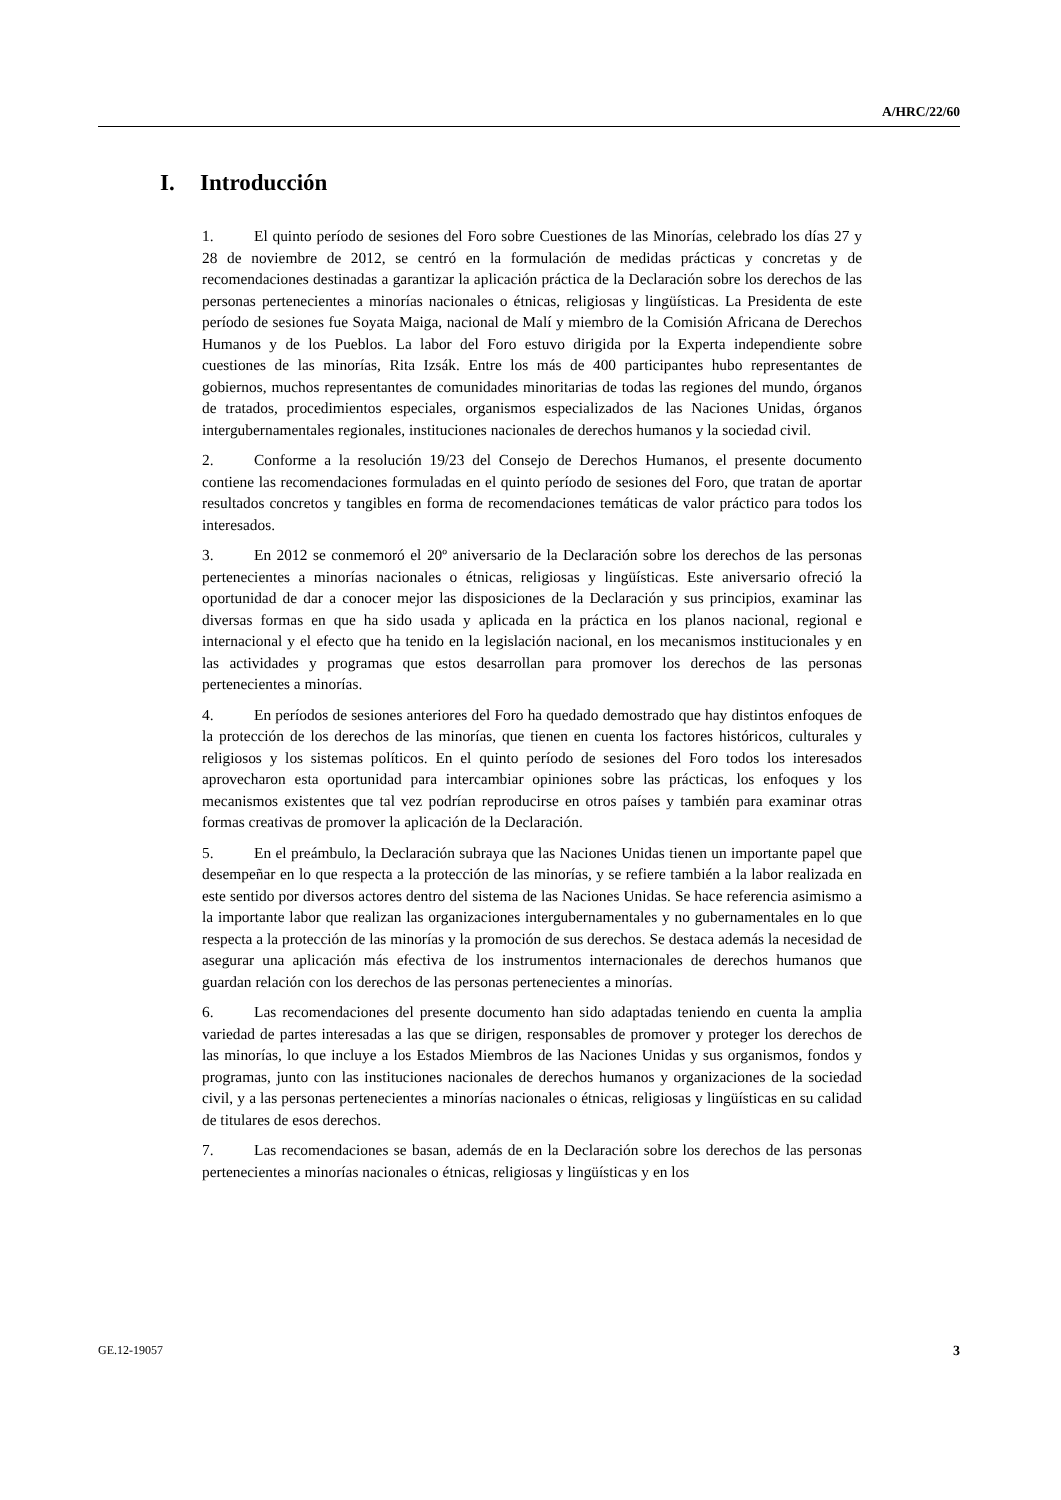A/HRC/22/60
I. Introducción
1. El quinto período de sesiones del Foro sobre Cuestiones de las Minorías, celebrado los días 27 y 28 de noviembre de 2012, se centró en la formulación de medidas prácticas y concretas y de recomendaciones destinadas a garantizar la aplicación práctica de la Declaración sobre los derechos de las personas pertenecientes a minorías nacionales o étnicas, religiosas y lingüísticas. La Presidenta de este período de sesiones fue Soyata Maiga, nacional de Malí y miembro de la Comisión Africana de Derechos Humanos y de los Pueblos. La labor del Foro estuvo dirigida por la Experta independiente sobre cuestiones de las minorías, Rita Izsák. Entre los más de 400 participantes hubo representantes de gobiernos, muchos representantes de comunidades minoritarias de todas las regiones del mundo, órganos de tratados, procedimientos especiales, organismos especializados de las Naciones Unidas, órganos intergubernamentales regionales, instituciones nacionales de derechos humanos y la sociedad civil.
2. Conforme a la resolución 19/23 del Consejo de Derechos Humanos, el presente documento contiene las recomendaciones formuladas en el quinto período de sesiones del Foro, que tratan de aportar resultados concretos y tangibles en forma de recomendaciones temáticas de valor práctico para todos los interesados.
3. En 2012 se conmemoró el 20º aniversario de la Declaración sobre los derechos de las personas pertenecientes a minorías nacionales o étnicas, religiosas y lingüísticas. Este aniversario ofreció la oportunidad de dar a conocer mejor las disposiciones de la Declaración y sus principios, examinar las diversas formas en que ha sido usada y aplicada en la práctica en los planos nacional, regional e internacional y el efecto que ha tenido en la legislación nacional, en los mecanismos institucionales y en las actividades y programas que estos desarrollan para promover los derechos de las personas pertenecientes a minorías.
4. En períodos de sesiones anteriores del Foro ha quedado demostrado que hay distintos enfoques de la protección de los derechos de las minorías, que tienen en cuenta los factores históricos, culturales y religiosos y los sistemas políticos. En el quinto período de sesiones del Foro todos los interesados aprovecharon esta oportunidad para intercambiar opiniones sobre las prácticas, los enfoques y los mecanismos existentes que tal vez podrían reproducirse en otros países y también para examinar otras formas creativas de promover la aplicación de la Declaración.
5. En el preámbulo, la Declaración subraya que las Naciones Unidas tienen un importante papel que desempeñar en lo que respecta a la protección de las minorías, y se refiere también a la labor realizada en este sentido por diversos actores dentro del sistema de las Naciones Unidas. Se hace referencia asimismo a la importante labor que realizan las organizaciones intergubernamentales y no gubernamentales en lo que respecta a la protección de las minorías y la promoción de sus derechos. Se destaca además la necesidad de asegurar una aplicación más efectiva de los instrumentos internacionales de derechos humanos que guardan relación con los derechos de las personas pertenecientes a minorías.
6. Las recomendaciones del presente documento han sido adaptadas teniendo en cuenta la amplia variedad de partes interesadas a las que se dirigen, responsables de promover y proteger los derechos de las minorías, lo que incluye a los Estados Miembros de las Naciones Unidas y sus organismos, fondos y programas, junto con las instituciones nacionales de derechos humanos y organizaciones de la sociedad civil, y a las personas pertenecientes a minorías nacionales o étnicas, religiosas y lingüísticas en su calidad de titulares de esos derechos.
7. Las recomendaciones se basan, además de en la Declaración sobre los derechos de las personas pertenecientes a minorías nacionales o étnicas, religiosas y lingüísticas y en los
GE.12-19057 3